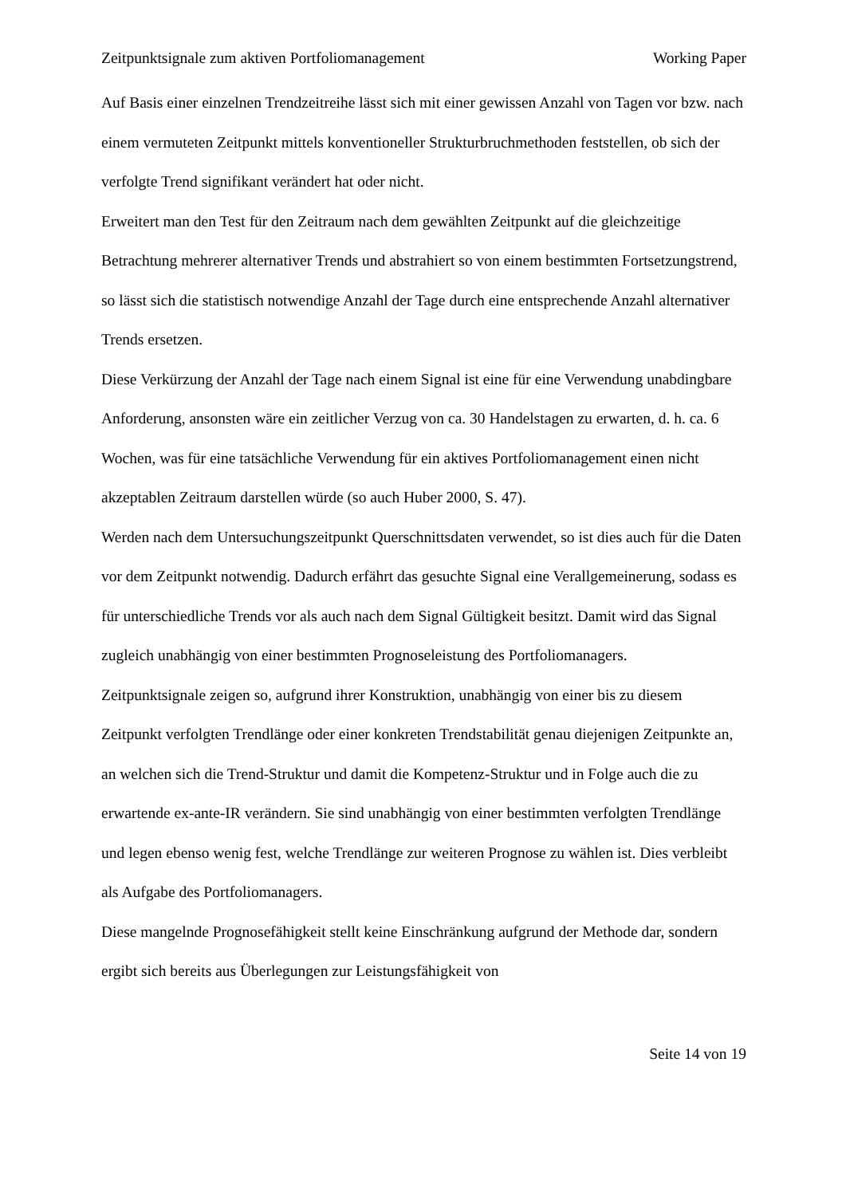Zeitpunktsignale zum aktiven Portfoliomanagement Working Paper
Auf Basis einer einzelnen Trendzeitreihe lässt sich mit einer gewissen Anzahl von Tagen vor bzw. nach einem vermuteten Zeitpunkt mittels konventioneller Strukturbruchmethoden feststellen, ob sich der verfolgte Trend signifikant verändert hat oder nicht.
Erweitert man den Test für den Zeitraum nach dem gewählten Zeitpunkt auf die gleichzeitige Betrachtung mehrerer alternativer Trends und abstrahiert so von einem bestimmten Fortsetzungstrend, so lässt sich die statistisch notwendige Anzahl der Tage durch eine entsprechende Anzahl alternativer Trends ersetzen.
Diese Verkürzung der Anzahl der Tage nach einem Signal ist eine für eine Verwendung unabdingbare Anforderung, ansonsten wäre ein zeitlicher Verzug von ca. 30 Handelstagen zu erwarten, d. h. ca. 6 Wochen, was für eine tatsächliche Verwendung für ein aktives Portfoliomanagement einen nicht akzeptablen Zeitraum darstellen würde (so auch Huber 2000, S. 47).
Werden nach dem Untersuchungszeitpunkt Querschnittsdaten verwendet, so ist dies auch für die Daten vor dem Zeitpunkt notwendig. Dadurch erfährt das gesuchte Signal eine Verallgemeinerung, sodass es für unterschiedliche Trends vor als auch nach dem Signal Gültigkeit besitzt. Damit wird das Signal zugleich unabhängig von einer bestimmten Prognoseleistung des Portfoliomanagers.
Zeitpunktsignale zeigen so, aufgrund ihrer Konstruktion, unabhängig von einer bis zu diesem Zeitpunkt verfolgten Trendlänge oder einer konkreten Trendstabilität genau diejenigen Zeitpunkte an, an welchen sich die Trend-Struktur und damit die Kompetenz-Struktur und in Folge auch die zu erwartende ex-ante-IR verändern. Sie sind unabhängig von einer bestimmten verfolgten Trendlänge und legen ebenso wenig fest, welche Trendlänge zur weiteren Prognose zu wählen ist. Dies verbleibt als Aufgabe des Portfoliomanagers.
Diese mangelnde Prognosefähigkeit stellt keine Einschränkung aufgrund der Methode dar, sondern ergibt sich bereits aus Überlegungen zur Leistungsfähigkeit von
Seite 14 von 19